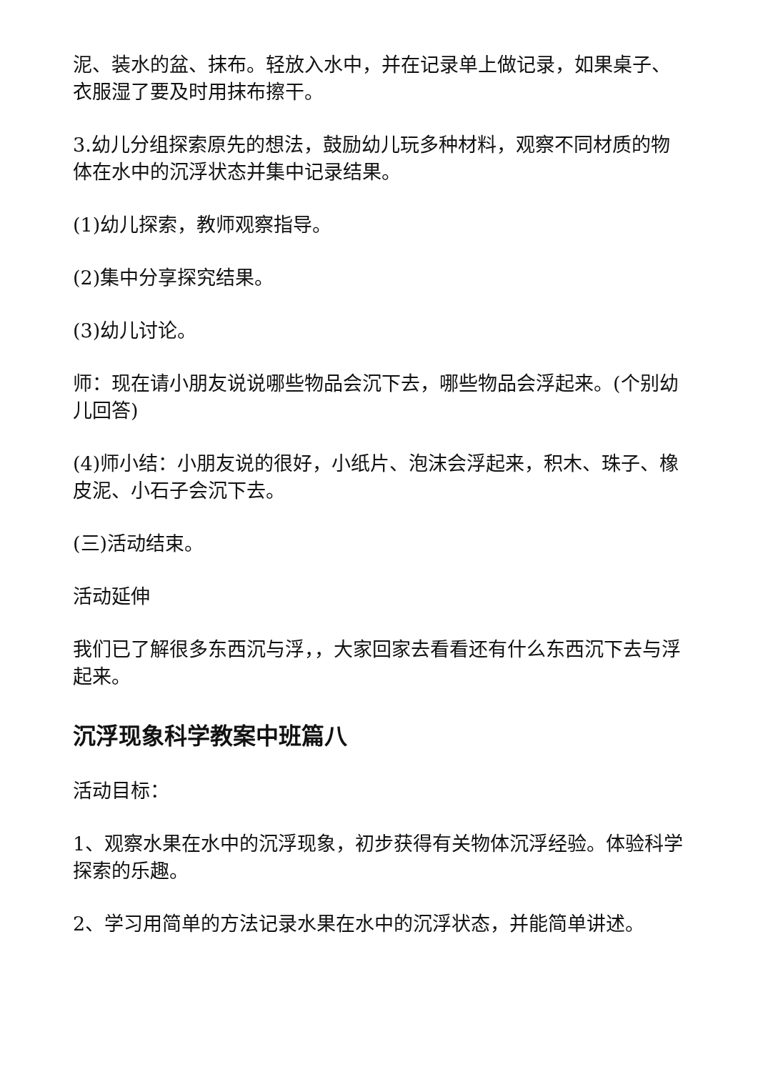泥、装水的盆、抹布。轻放入水中，并在记录单上做记录，如果桌子、衣服湿了要及时用抹布擦干。
3.幼儿分组探索原先的想法，鼓励幼儿玩多种材料，观察不同材质的物体在水中的沉浮状态并集中记录结果。
(1)幼儿探索，教师观察指导。
(2)集中分享探究结果。
(3)幼儿讨论。
师：现在请小朋友说说哪些物品会沉下去，哪些物品会浮起来。(个别幼儿回答)
(4)师小结：小朋友说的很好，小纸片、泡沫会浮起来，积木、珠子、橡皮泥、小石子会沉下去。
(三)活动结束。
活动延伸
我们已了解很多东西沉与浮，，大家回家去看看还有什么东西沉下去与浮起来。
沉浮现象科学教案中班篇八
活动目标：
1、观察水果在水中的沉浮现象，初步获得有关物体沉浮经验。体验科学探索的乐趣。
2、学习用简单的方法记录水果在水中的沉浮状态，并能简单讲述。